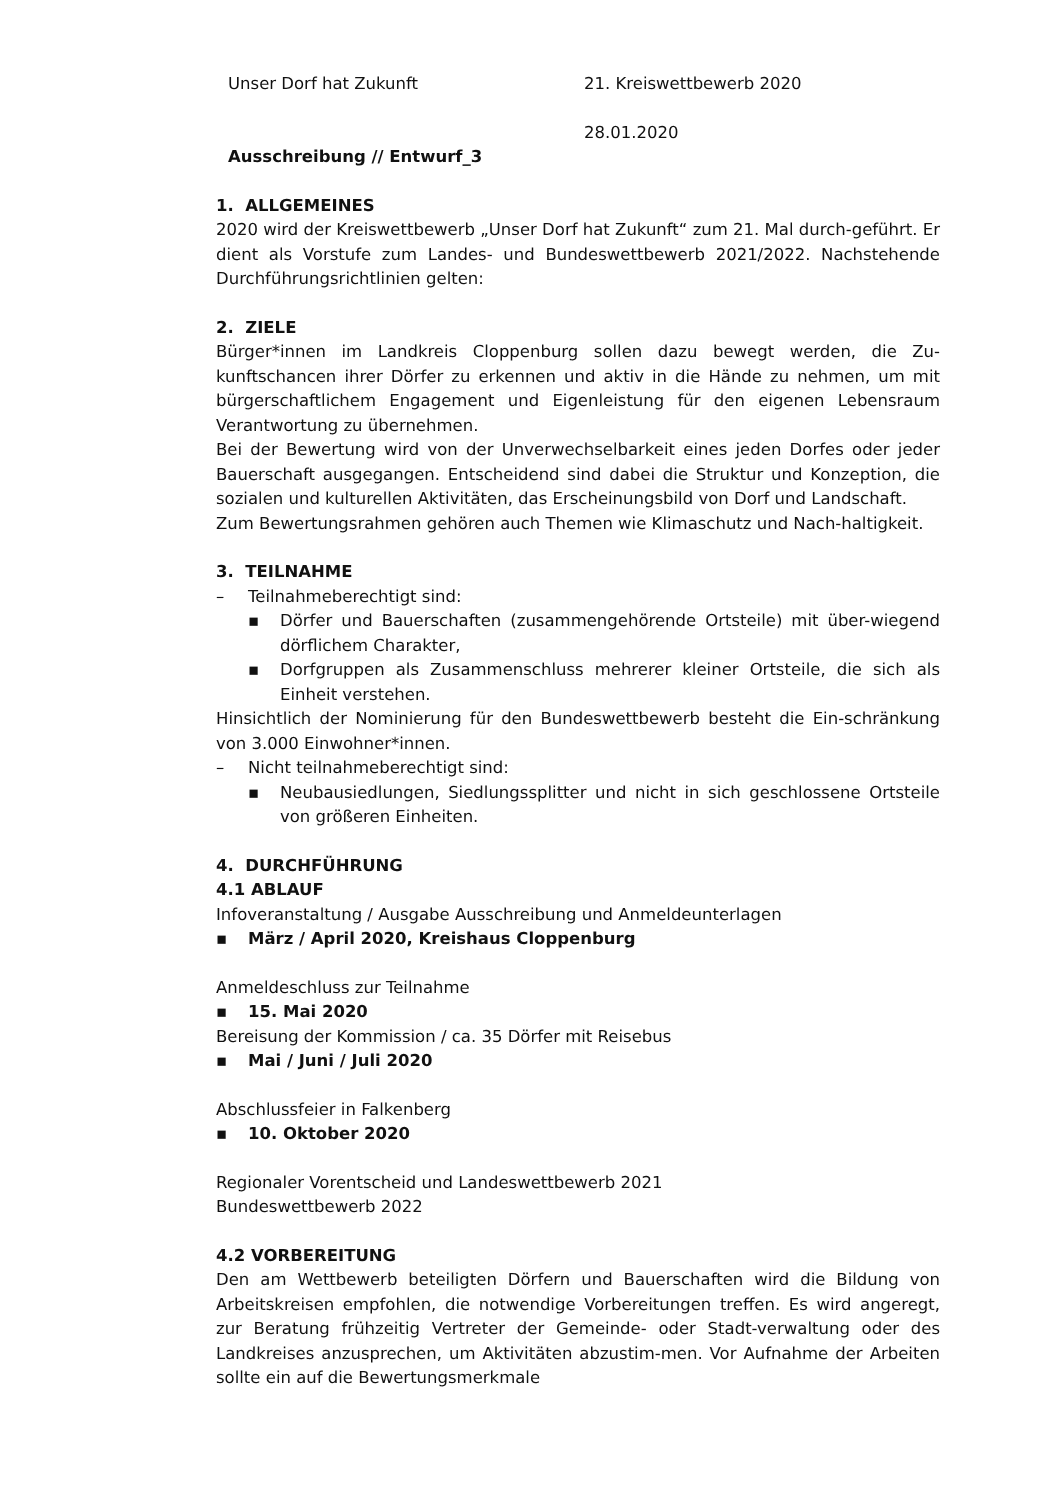Unser Dorf hat Zukunft 21. Kreiswettbewerb 2020
28.01.2020
Ausschreibung // Entwurf_3
1. ALLGEMEINES
2020 wird der Kreiswettbewerb „Unser Dorf hat Zukunft“ zum 21. Mal durch-geführt. Er dient als Vorstufe zum Landes- und Bundeswettbewerb 2021/2022. Nachstehende Durchführungsrichtlinien gelten:
2. ZIELE
Bürger*innen im Landkreis Cloppenburg sollen dazu bewegt werden, die Zu-kunftschancen ihrer Dörfer zu erkennen und aktiv in die Hände zu nehmen, um mit bürgerschaftlichem Engagement und Eigenleistung für den eigenen Lebensraum Verantwortung zu übernehmen.
Bei der Bewertung wird von der Unverwechselbarkeit eines jeden Dorfes oder jeder Bauerschaft ausgegangen. Entscheidend sind dabei die Struktur und Konzeption, die sozialen und kulturellen Aktivitäten, das Erscheinungsbild von Dorf und Landschaft.
Zum Bewertungsrahmen gehören auch Themen wie Klimaschutz und Nach-haltigkeit.
3. TEILNAHME
– Teilnahmeberechtigt sind:
▪ Dörfer und Bauerschaften (zusammengehörende Ortsteile) mit über-wiegend dörflichem Charakter,
▪ Dorfgruppen als Zusammenschluss mehrerer kleiner Ortsteile, die sich als Einheit verstehen.
Hinsichtlich der Nominierung für den Bundeswettbewerb besteht die Ein-schränkung von 3.000 Einwohner*innen.
– Nicht teilnahmeberechtigt sind:
▪ Neubausiedlungen, Siedlungssplitter und nicht in sich geschlossene Ortsteile von größeren Einheiten.
4. DURCHFÜHRUNG
4.1 ABLAUF
Infoveranstaltung / Ausgabe Ausschreibung und Anmeldeunterlagen
▪ März / April 2020, Kreishaus Cloppenburg
Anmeldeschluss zur Teilnahme
▪ 15. Mai 2020
Bereisung der Kommission / ca. 35 Dörfer mit Reisebus
▪ Mai / Juni / Juli 2020
Abschlussfeier in Falkenberg
▪ 10. Oktober 2020
Regionaler Vorentscheid und Landeswettbewerb 2021
Bundeswettbewerb 2022
4.2 VORBEREITUNG
Den am Wettbewerb beteiligten Dörfern und Bauerschaften wird die Bildung von Arbeitskreisen empfohlen, die notwendige Vorbereitungen treffen. Es wird angeregt, zur Beratung frühzeitig Vertreter der Gemeinde- oder Stadt-verwaltung oder des Landkreises anzusprechen, um Aktivitäten abzustim-men. Vor Aufnahme der Arbeiten sollte ein auf die Bewertungsmerkmale